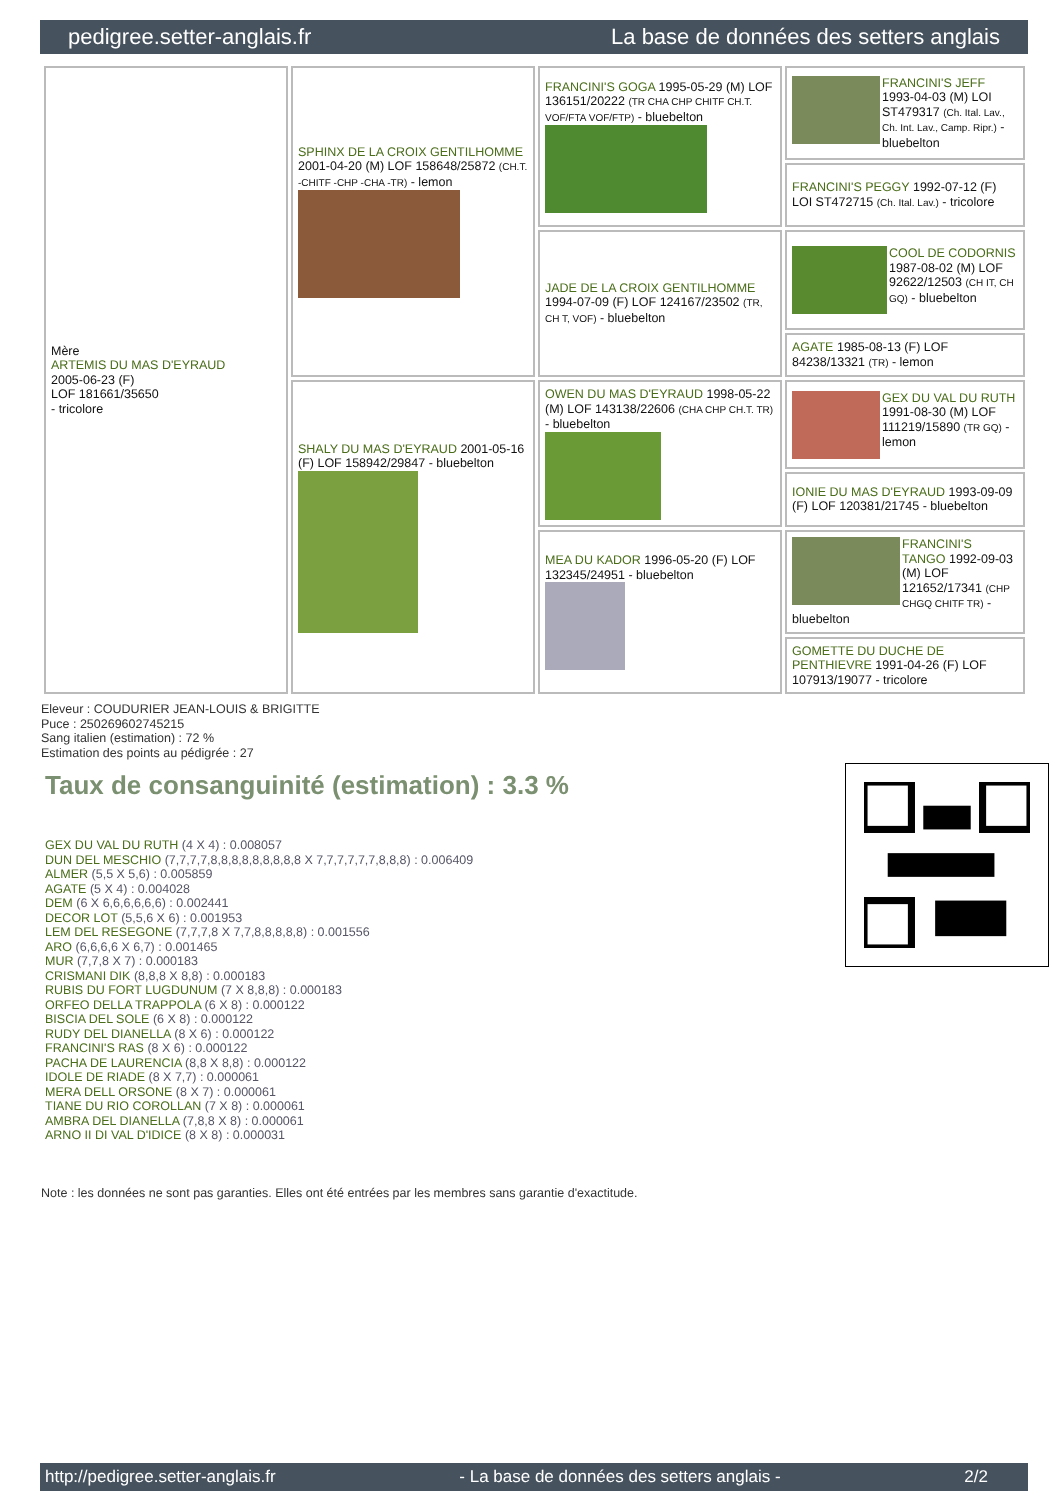pedigree.setter-anglais.fr La base de données des setters anglais
| Mère ARTEMIS DU MAS D'EYRAUD 2005-06-23 (F) LOF 181661/35650 - tricolore | SPHINX DE LA CROIX GENTILHOMME 2001-04-20 (M) LOF 158648/25872 (CH.T. -CHITF -CHP -CHA -TR) - lemon | FRANCINI'S GOGA 1995-05-29 (M) LOF 136151/20222 (TR CHA CHP CHITF CH.T. VOF/FTA VOF/FTP) - bluebelton | FRANCINI'S JEFF 1993-04-03 (M) LOI ST479317 (Ch. Ital. Lav., Ch. Int. Lav., Camp. Ripr.) - bluebelton |
| | | | FRANCINI'S PEGGY 1992-07-12 (F) LOI ST472715 (Ch. Ital. Lav.) - tricolore |
| | | JADE DE LA CROIX GENTILHOMME 1994-07-09 (F) LOF 124167/23502 (TR, CH T, VOF) - bluebelton | COOL DE CODORNIS 1987-08-02 (M) LOF 92622/12503 (CH IT, CH GQ) - bluebelton |
| | | | AGATE 1985-08-13 (F) LOF 84238/13321 (TR) - lemon |
| | SHALY DU MAS D'EYRAUD 2001-05-16 (F) LOF 158942/29847 - bluebelton | OWEN DU MAS D'EYRAUD 1998-05-22 (M) LOF 143138/22606 (CHA CHP CH.T. TR) - bluebelton | GEX DU VAL DU RUTH 1991-08-30 (M) LOF 111219/15890 (TR GQ) - lemon |
| | | | IONIE DU MAS D'EYRAUD 1993-09-09 (F) LOF 120381/21745 - bluebelton |
| | | MEA DU KADOR 1996-05-20 (F) LOF 132345/24951 - bluebelton | FRANCINI'S TANGO 1992-09-03 (M) LOF 121652/17341 (CHP CHGQ CHITF TR) - bluebelton |
| | | | GOMETTE DU DUCHE DE PENTHIEVRE 1991-04-26 (F) LOF 107913/19077 - tricolore |
Eleveur : COUDURIER JEAN-LOUIS & BRIGITTE
Puce : 250269602745215
Sang italien (estimation) : 72 %
Estimation des points au pédigrée : 27
Taux de consanguinité (estimation) : 3.3 %
GEX DU VAL DU RUTH (4 X 4) : 0.008057
DUN DEL MESCHIO (7,7,7,7,8,8,8,8,8,8,8,8,8 X 7,7,7,7,7,7,8,8,8) : 0.006409
ALMER (5,5 X 5,6) : 0.005859
AGATE (5 X 4) : 0.004028
DEM (6 X 6,6,6,6,6,6) : 0.002441
DECOR LOT (5,5,6 X 6) : 0.001953
LEM DEL RESEGONE (7,7,7,8 X 7,7,8,8,8,8,8) : 0.001556
ARO (6,6,6,6 X 6,7) : 0.001465
MUR (7,7,8 X 7) : 0.000183
CRISMANI DIK (8,8,8 X 8,8) : 0.000183
RUBIS DU FORT LUGDUNUM (7 X 8,8,8) : 0.000183
ORFEO DELLA TRAPPOLA (6 X 8) : 0.000122
BISCIA DEL SOLE (6 X 8) : 0.000122
RUDY DEL DIANELLA (8 X 6) : 0.000122
FRANCINI'S RAS (8 X 6) : 0.000122
PACHA DE LAURENCIA (8,8 X 8,8) : 0.000122
IDOLE DE RIADE (8 X 7,7) : 0.000061
MERA DELL ORSONE (8 X 7) : 0.000061
TIANE DU RIO COROLLAN (7 X 8) : 0.000061
AMBRA DEL DIANELLA (7,8,8 X 8) : 0.000061
ARNO II DI VAL D'IDICE (8 X 8) : 0.000031
Note : les données ne sont pas garanties. Elles ont été entrées par les membres sans garantie d'exactitude.
http://pedigree.setter-anglais.fr - La base de données des setters anglais - 2/2